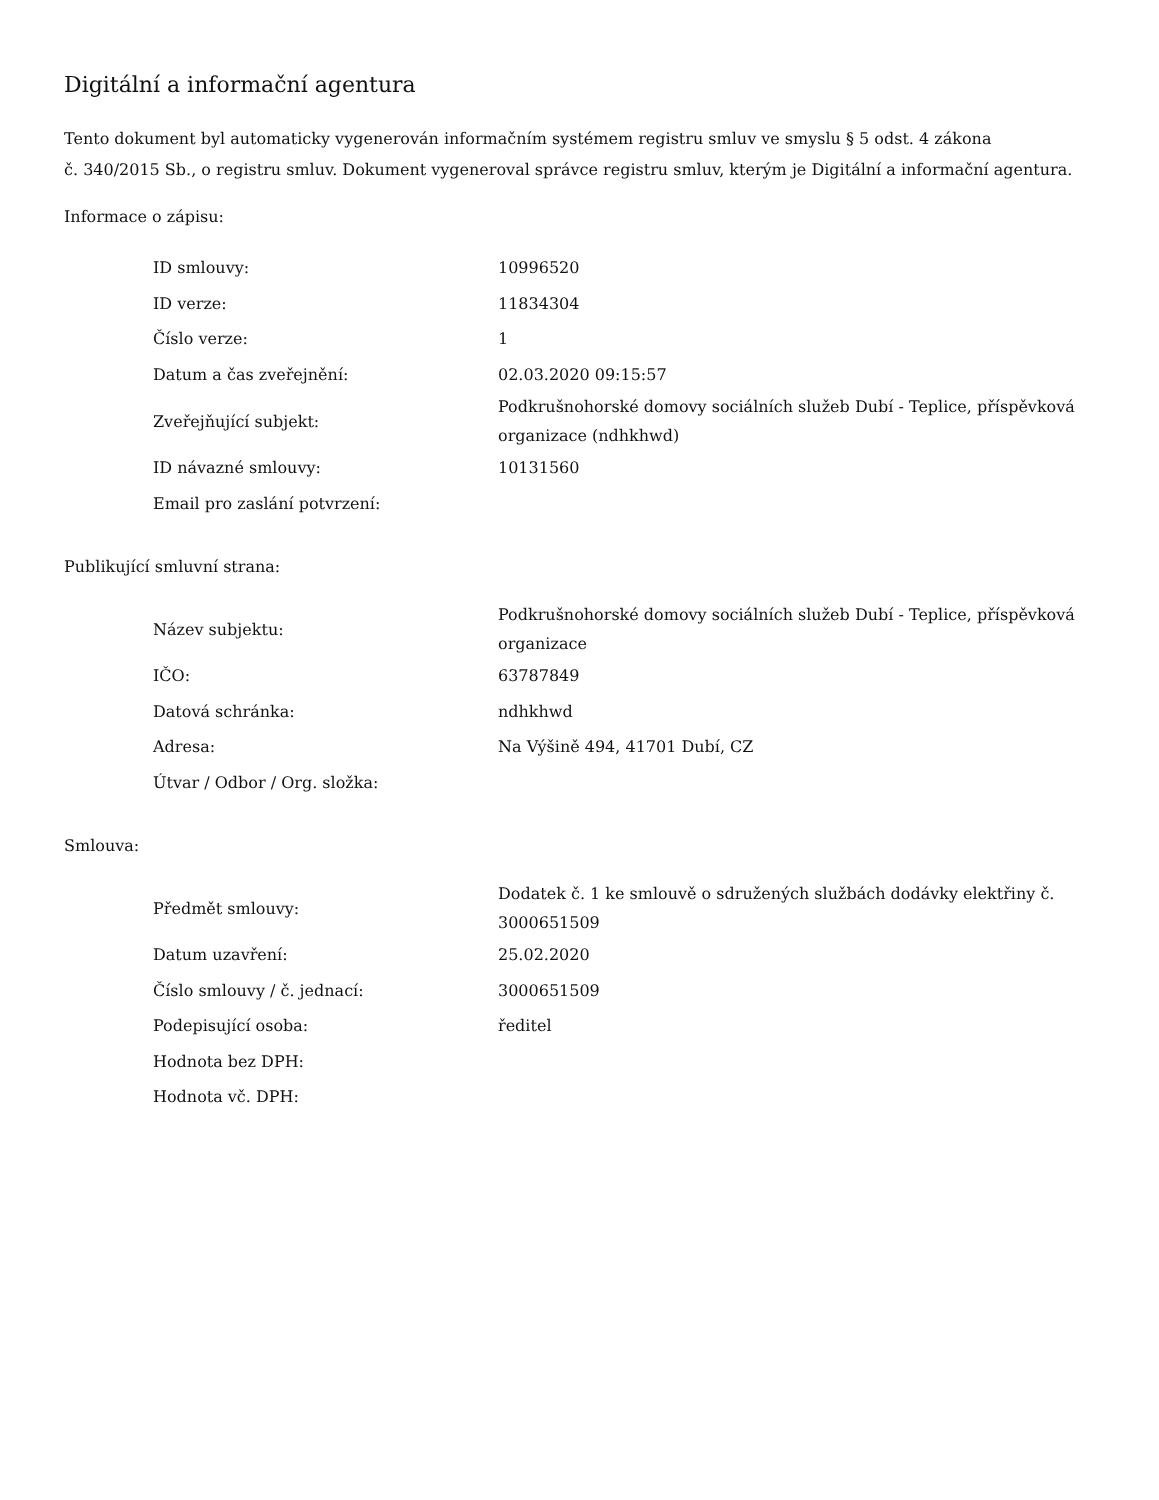Digitální a informační agentura
Tento dokument byl automaticky vygenerován informačním systémem registru smluv ve smyslu § 5 odst. 4 zákona
č. 340/2015 Sb., o registru smluv. Dokument vygeneroval správce registru smluv, kterým je Digitální a informační agentura.
Informace o zápisu:
| ID smlouvy: | 10996520 |
| ID verze: | 11834304 |
| Číslo verze: | 1 |
| Datum a čas zveřejnění: | 02.03.2020 09:15:57 |
| Zveřejňující subjekt: | Podkrušnohorské domovy sociálních služeb Dubí - Teplice, příspěvková organizace (ndhkhwd) |
| ID návazné smlouvy: | 10131560 |
| Email pro zaslání potvrzení: | |
Publikující smluvní strana:
| Název subjektu: | Podkrušnohorské domovy sociálních služeb Dubí - Teplice, příspěvková organizace |
| IČO: | 63787849 |
| Datová schránka: | ndhkhwd |
| Adresa: | Na Výšině 494, 41701 Dubí, CZ |
| Útvar / Odbor / Org. složka: | |
Smlouva:
| Předmět smlouvy: | Dodatek č. 1 ke smlouvě o sdružených službách dodávky elektřiny č. 3000651509 |
| Datum uzavření: | 25.02.2020 |
| Číslo smlouvy / č. jednací: | 3000651509 |
| Podepisující osoba: | ředitel |
| Hodnota bez DPH: | |
| Hodnota vč. DPH: | |